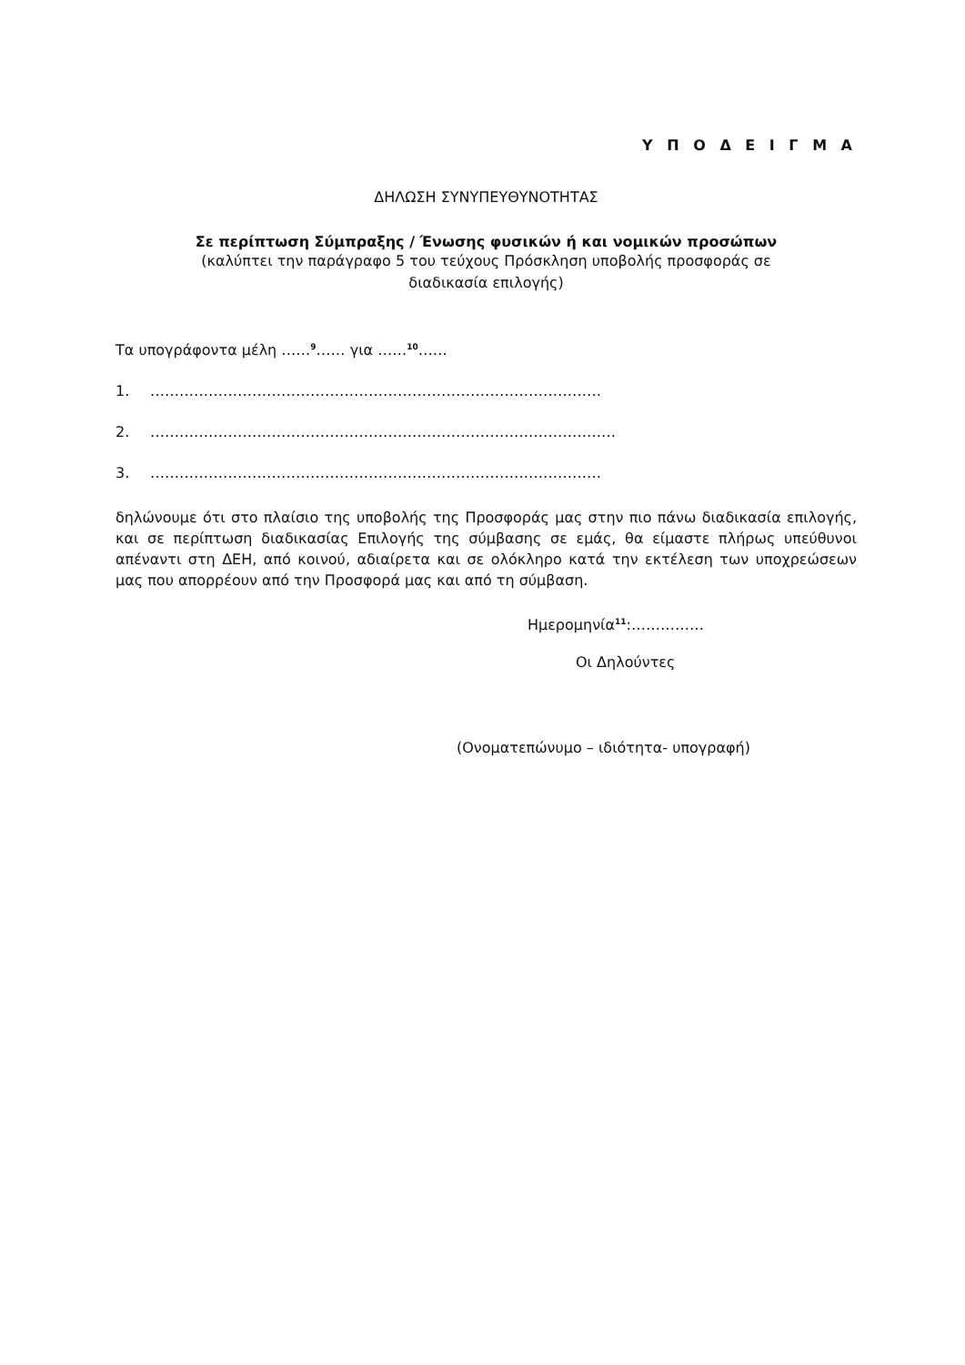Υ Π Ο Δ Ε Ι Γ Μ Α
ΔΗΛΩΣΗ ΣΥΝΥΠΕΥΘΥΝΟΤΗΤΑΣ
Σε περίπτωση Σύμπραξης / Ένωσης φυσικών ή και νομικών προσώπων
(καλύπτει την παράγραφο 5 του τεύχους Πρόσκληση υποβολής προσφοράς σε
διαδικασία επιλογής)
Τα υπογράφοντα μέλη ……<sup>9</sup>…… για ……<sup>10</sup>……
1. …………………………………………………………………………………
2. ……………………………………………………………………………………
3. …………………………………………………………………………………
δηλώνουμε ότι στο πλαίσιο της υποβολής της Προσφοράς μας στην πιο πάνω διαδικασία επιλογής, και σε περίπτωση διαδικασίας Επιλογής της σύμβασης σε εμάς, θα είμαστε πλήρως υπεύθυνοι απέναντι στη ΔΕΗ, από κοινού, αδιαίρετα και σε ολόκληρο κατά την εκτέλεση των υποχρεώσεων μας που απορρέουν από την Προσφορά μας και από τη σύμβαση.
Ημερομηνία<sup>11</sup>:……………
Οι Δηλούντες
(Ονοματεπώνυμο – ιδιότητα- υπογραφή)